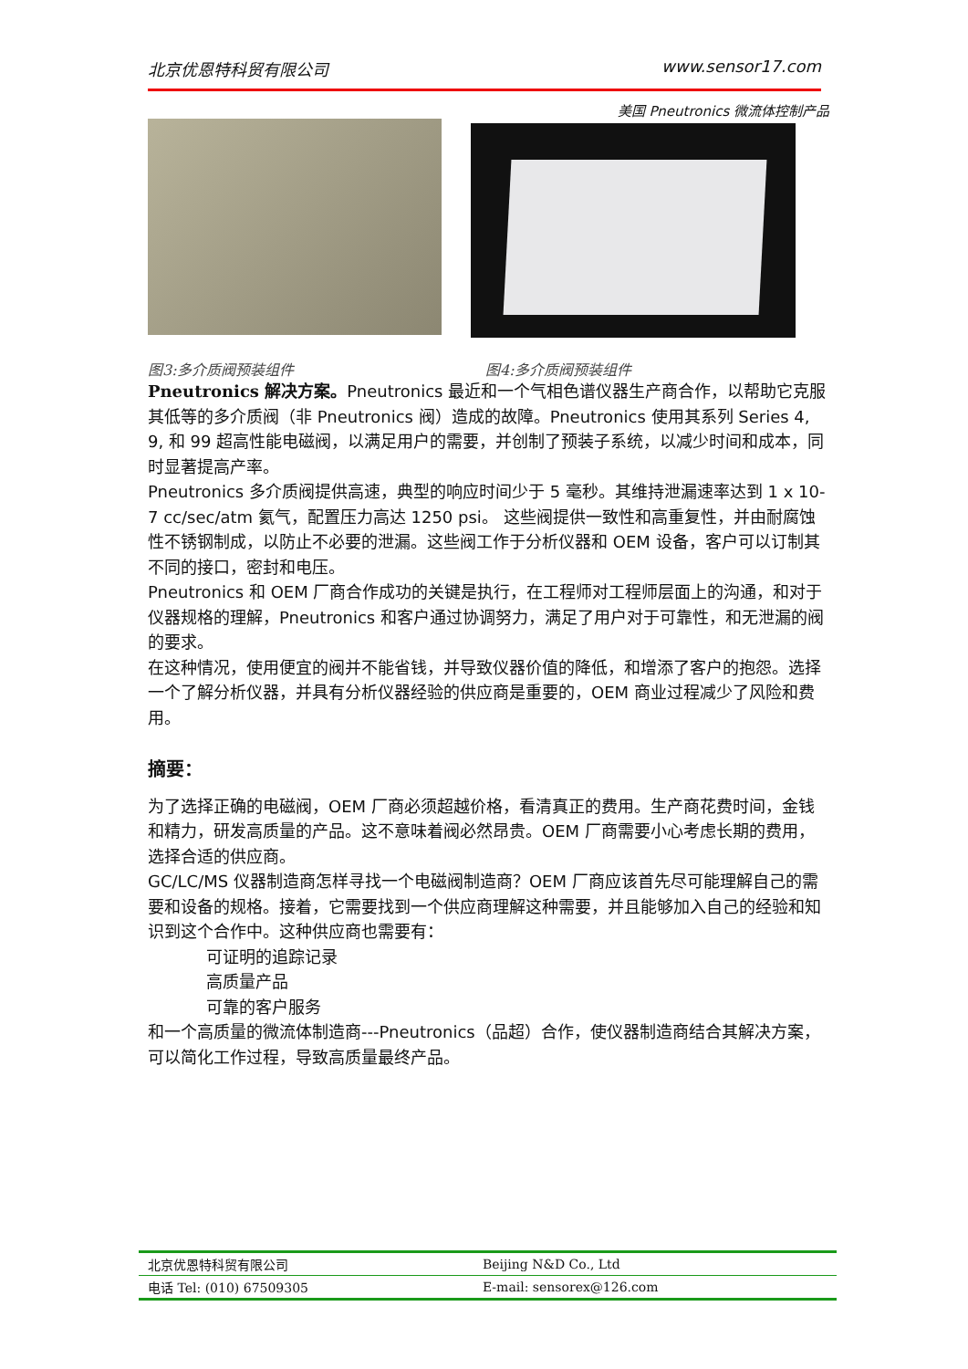北京优恩特科贸有限公司 www.sensor17.com
美国 Pneutronics 微流体控制产品
图3:多介质阀预装组件 图4:多介质阀预装组件
Pneutronics 解决方案。Pneutronics 最近和一个气相色谱仪器生产商合作，以帮助它克服其低等的多介质阀（非 Pneutronics 阀）造成的故障。Pneutronics 使用其系列 Series 4, 9, 和 99 超高性能电磁阀，以满足用户的需要，并创制了预装子系统，以减少时间和成本，同时显著提高产率。
Pneutronics 多介质阀提供高速，典型的响应时间少于 5 毫秒。其维持泄漏速率达到 1 x 10-7 cc/sec/atm 氦气，配置压力高达 1250 psi。 这些阀提供一致性和高重复性，并由耐腐蚀性不锈钢制成，以防止不必要的泄漏。这些阀工作于分析仪器和 OEM 设备，客户可以订制其不同的接口，密封和电压。
Pneutronics 和 OEM 厂商合作成功的关键是执行，在工程师对工程师层面上的沟通，和对于仪器规格的理解，Pneutronics 和客户通过协调努力，满足了用户对于可靠性，和无泄漏的阀的要求。
在这种情况，使用便宜的阀并不能省钱，并导致仪器价值的降低，和增添了客户的抱怨。选择一个了解分析仪器，并具有分析仪器经验的供应商是重要的，OEM 商业过程减少了风险和费用。
摘要：
为了选择正确的电磁阀，OEM 厂商必须超越价格，看清真正的费用。生产商花费时间，金钱和精力，研发高质量的产品。这不意味着阀必然昂贵。OEM 厂商需要小心考虑长期的费用，选择合适的供应商。
GC/LC/MS 仪器制造商怎样寻找一个电磁阀制造商？OEM 厂商应该首先尽可能理解自己的需要和设备的规格。接着，它需要找到一个供应商理解这种需要，并且能够加入自己的经验和知识到这个合作中。这种供应商也需要有：
可证明的追踪记录
高质量产品
可靠的客户服务
和一个高质量的微流体制造商---Pneutronics（品超）合作，使仪器制造商结合其解决方案，可以简化工作过程，导致高质量最终产品。
| 北京优恩特科贸有限公司 | Beijing N&D Co., Ltd |
| 电话 Tel: (010) 67509305 | E-mail: sensorex@126.com |